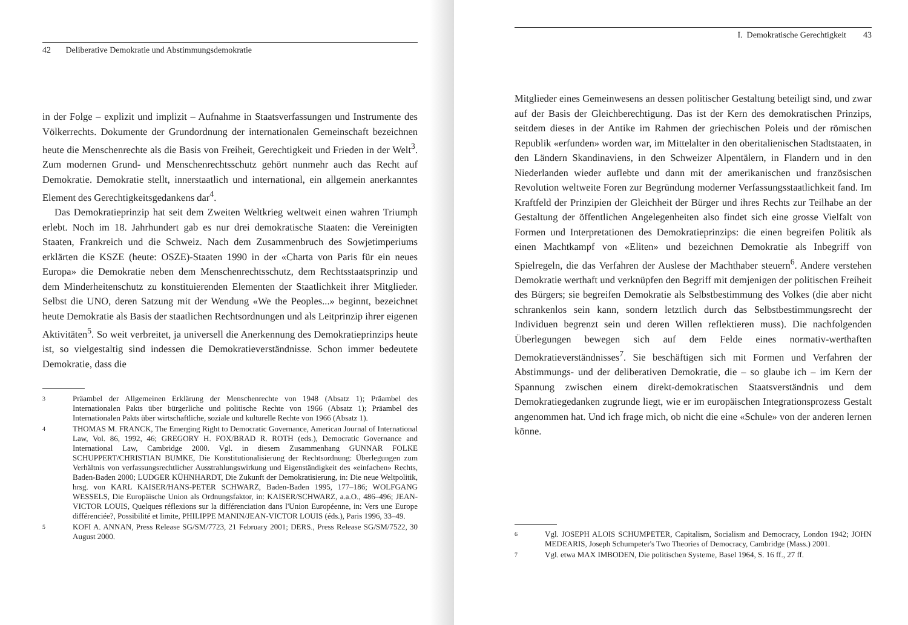42 Deliberative Demokratie und Abstimmungsdemokratie
in der Folge – explizit und implizit – Aufnahme in Staatsverfassungen und Instrumente des Völkerrechts. Dokumente der Grundordnung der internationalen Gemeinschaft bezeichnen heute die Menschenrechte als die Basis von Freiheit, Gerechtigkeit und Frieden in der Welt<sup>3</sup>. Zum modernen Grund- und Menschenrechtsschutz gehört nunmehr auch das Recht auf Demokratie. Demokratie stellt, innerstaatlich und international, ein allgemein anerkanntes Element des Gerechtigkeitsgedankens dar<sup>4</sup>.
Das Demokratieprinzip hat seit dem Zweiten Weltkrieg weltweit einen wahren Triumph erlebt. Noch im 18. Jahrhundert gab es nur drei demokratische Staaten: die Vereinigten Staaten, Frankreich und die Schweiz. Nach dem Zusammenbruch des Sowjetimperiums erklärten die KSZE (heute: OSZE)-Staaten 1990 in der «Charta von Paris für ein neues Europa» die Demokratie neben dem Menschenrechtsschutz, dem Rechtsstaatsprinzip und dem Minderheitenschutz zu konstituierenden Elementen der Staatlichkeit ihrer Mitglieder. Selbst die UNO, deren Satzung mit der Wendung «We the Peoples...» beginnt, bezeichnet heute Demokratie als Basis der staatlichen Rechtsordnungen und als Leitprinzip ihrer eigenen Aktivitäten<sup>5</sup>. So weit verbreitet, ja universell die Anerkennung des Demokratieprinzips heute ist, so vielgestaltig sind indessen die Demokratieverständnisse. Schon immer bedeutete Demokratie, dass die
3 Präambel der Allgemeinen Erklärung der Menschenrechte von 1948 (Absatz 1); Präambel des Internationalen Pakts über bürgerliche und politische Rechte von 1966 (Absatz 1); Präambel des Internationalen Pakts über wirtschaftliche, soziale und kulturelle Rechte von 1966 (Absatz 1).
4 THOMAS M. FRANCK, The Emerging Right to Democratic Governance, American Journal of International Law, Vol. 86, 1992, 46; GREGORY H. FOX/BRAD R. ROTH (eds.), Democratic Governance and International Law, Cambridge 2000. Vgl. in diesem Zusammenhang GUNNAR FOLKE SCHUPPERT/CHRISTIAN BUMKE, Die Konstitutionalisierung der Rechtsordnung: Überlegungen zum Verhältnis von verfassungsrechtlicher Ausstrahlungswirkung und Eigenständigkeit des «einfachen» Rechts, Baden-Baden 2000; LUDGER KÜHNHARDT, Die Zukunft der Demokratisierung, in: Die neue Weltpolitik, hrsg. von KARL KAISER/HANS-PETER SCHWARZ, Baden-Baden 1995, 177–186; WOLFGANG WESSELS, Die Europäische Union als Ordnungsfaktor, in: KAISER/SCHWARZ, a.a.O., 486–496; JEAN-VICTOR LOUIS, Quelques réflexions sur la différenciation dans l'Union Européenne, in: Vers une Europe différenciée?, Possibilité et limite, PHILIPPE MANIN/JEAN-VICTOR LOUIS (éds.), Paris 1996, 33–49.
5 KOFI A. ANNAN, Press Release SG/SM/7723, 21 February 2001; DERS., Press Release SG/SM/7522, 30 August 2000.
I. Demokratische Gerechtigkeit 43
Mitglieder eines Gemeinwesens an dessen politischer Gestaltung beteiligt sind, und zwar auf der Basis der Gleichberechtigung. Das ist der Kern des demokratischen Prinzips, seitdem dieses in der Antike im Rahmen der griechischen Poleis und der römischen Republik «erfunden» worden war, im Mittelalter in den oberitalienischen Stadtstaaten, in den Ländern Skandinaviens, in den Schweizer Alpentälern, in Flandern und in den Niederlanden wieder auflebte und dann mit der amerikanischen und französischen Revolution weltweite Foren zur Begründung moderner Verfassungsstaatlichkeit fand. Im Kraftfeld der Prinzipien der Gleichheit der Bürger und ihres Rechts zur Teilhabe an der Gestaltung der öffentlichen Angelegenheiten also findet sich eine grosse Vielfalt von Formen und Interpretationen des Demokratieprinzips: die einen begreifen Politik als einen Machtkampf von «Eliten» und bezeichnen Demokratie als Inbegriff von Spielregeln, die das Verfahren der Auslese der Machthaber steuern<sup>6</sup>. Andere verstehen Demokratie werthaft und verknüpfen den Begriff mit demjenigen der politischen Freiheit des Bürgers; sie begreifen Demokratie als Selbstbestimmung des Volkes (die aber nicht schrankenlos sein kann, sondern letztlich durch das Selbstbestimmungsrecht der Individuen begrenzt sein und deren Willen reflektieren muss). Die nachfolgenden Überlegungen bewegen sich auf dem Felde eines normativ-werthaften Demokratieverständnisses<sup>7</sup>. Sie beschäftigen sich mit Formen und Verfahren der Abstimmungs- und der deliberativen Demokratie, die – so glaube ich – im Kern der Spannung zwischen einem direkt-demokratischen Staatsverständnis und dem Demokratiegedanken zugrunde liegt, wie er im europäischen Integrationsprozess Gestalt angenommen hat. Und ich frage mich, ob nicht die eine «Schule» von der anderen lernen könne.
6 Vgl. JOSEPH ALOIS SCHUMPETER, Capitalism, Socialism and Democracy, London 1942; JOHN MEDEARIS, Joseph Schumpeter's Two Theories of Democracy, Cambridge (Mass.) 2001.
7 Vgl. etwa MAX IMBODEN, Die politischen Systeme, Basel 1964, S. 16 ff., 27 ff.